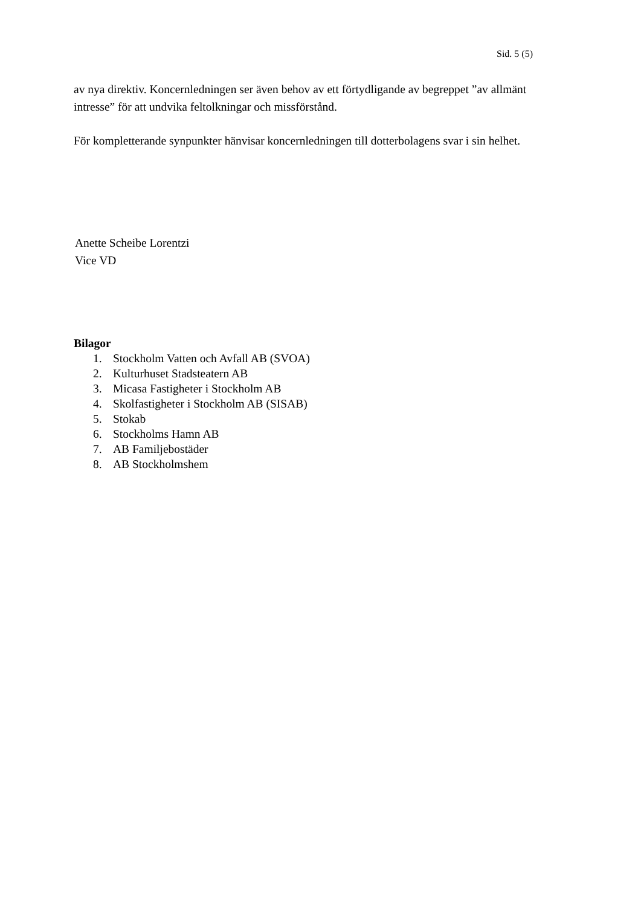Sid. 5 (5)
av nya direktiv. Koncernledningen ser även behov av ett förtydligande av begreppet ”av allmänt intresse” för att undvika feltolkningar och missförstånd.
För kompletterande synpunkter hänvisar koncernledningen till dotterbolagens svar i sin helhet.
Anette Scheibe Lorentzi
Vice VD
Bilagor
1. Stockholm Vatten och Avfall AB (SVOA)
2. Kulturhuset Stadsteatern AB
3. Micasa Fastigheter i Stockholm AB
4. Skolfastigheter i Stockholm AB (SISAB)
5. Stokab
6. Stockholms Hamn AB
7. AB Familjebostäder
8. AB Stockholmshem